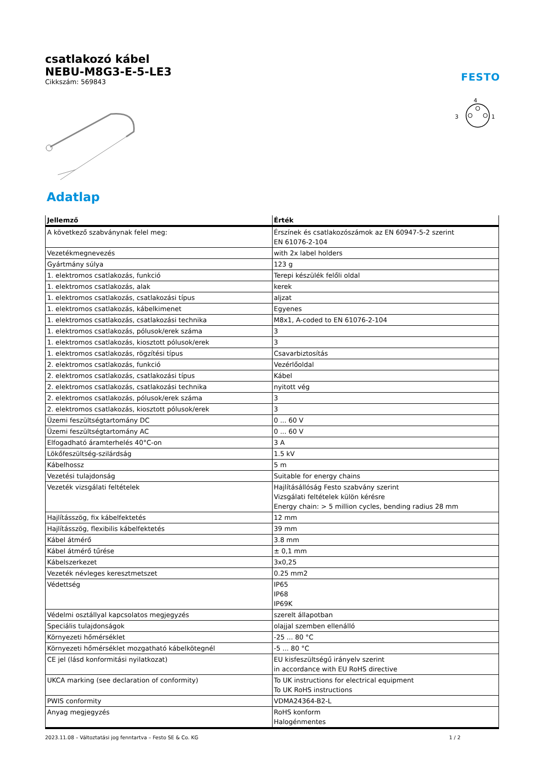csatlakozó kábel
NEBU-M8G3-E-5-LE3
Cikkszám: 569843
FESTO
4
3
1
Adatlap
| Jellemző | Érték |
| --- | --- |
| A következő szabványnak felel meg: | Érszínek és csatlakozószámok az EN 60947-5-2 szerint EN 61076-2-104 |
| Vezetékmegnevezés | with 2x label holders |
| Gyártmány súlya | 123 g |
| 1. elektromos csatlakozás, funkció | Terepi készülék felőli oldal |
| 1. elektromos csatlakozás, alak | kerek |
| 1. elektromos csatlakozás, csatlakozási típus | aljzat |
| 1. elektromos csatlakozás, kábelkimenet | Egyenes |
| 1. elektromos csatlakozás, csatlakozási technika | M8x1, A-coded to EN 61076-2-104 |
| 1. elektromos csatlakozás, pólusok/erek száma | 3 |
| 1. elektromos csatlakozás, kiosztott pólusok/erek | 3 |
| 1. elektromos csatlakozás, rögzítési típus | Csavarbiztosítás |
| 2. elektromos csatlakozás, funkció | Vezérlőoldal |
| 2. elektromos csatlakozás, csatlakozási típus | Kábel |
| 2. elektromos csatlakozás, csatlakozási technika | nyitott vég |
| 2. elektromos csatlakozás, pólusok/erek száma | 3 |
| 2. elektromos csatlakozás, kiosztott pólusok/erek | 3 |
| Üzemi feszültségtartomány DC | 0 ... 60 V |
| Üzemi feszültségtartomány AC | 0 ... 60 V |
| Elfogadható áramterhelés 40°C-on | 3 A |
| Lökőfeszültség-szilárdság | 1.5 kV |
| Kábelhossz | 5 m |
| Vezetési tulajdonság | Suitable for energy chains |
| Vezeték vizsgálati feltételek | Hajlításállóság Festo szabvány szerint Vizsgálati feltételek külön kérésre Energy chain: > 5 million cycles, bending radius 28 mm |
| Hajlításszög, fix kábelfektetés | 12 mm |
| Hajlításszög, flexibilis kábelfektetés | 39 mm |
| Kábel átmérő | 3.8 mm |
| Kábel átmérő tűrése | ± 0,1 mm |
| Kábelszerkezet | 3x0,25 |
| Vezeték névleges keresztmetszet | 0.25 mm2 |
| Védettség | IP65 IP68 IP69K |
| Védelmi osztállyal kapcsolatos megjegyzés | szerelt állapotban |
| Speciális tulajdonságok | olajjal szemben ellenálló |
| Környezeti hőmérséklet | -25 ... 80 °C |
| Környezeti hőmérséklet mozgatható kábelkötegnél | -5 ... 80 °C |
| CE jel (lásd konformitási nyilatkozat) | EU kisfeszültségű irányelv szerint in accordance with EU RoHS directive |
| UKCA marking (see declaration of conformity) | To UK instructions for electrical equipment To UK RoHS instructions |
| PWIS conformity | VDMA24364-B2-L |
| Anyag megjegyzés | RoHS konform Halogénmentes |
2023.11.08 – Változtatási jog fenntartva – Festo SE & Co. KG 1 / 2